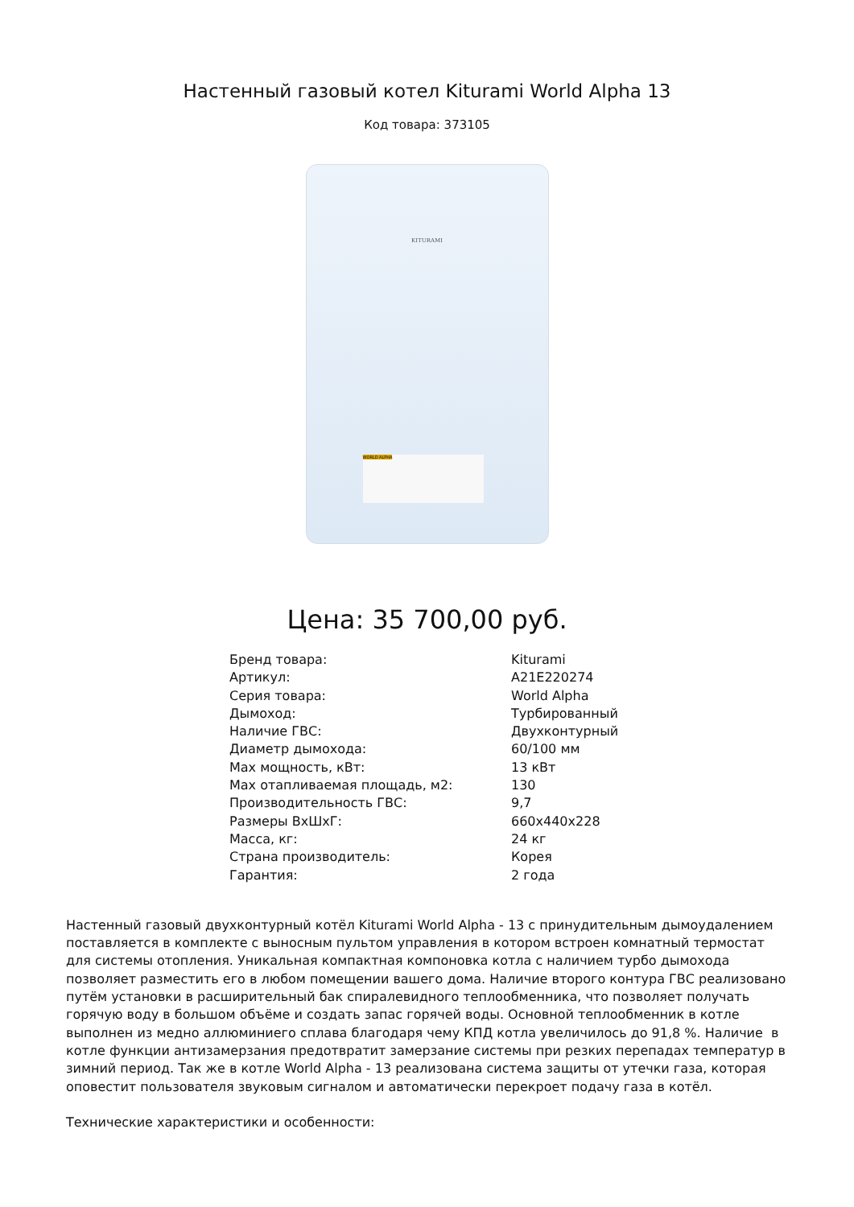Настенный газовый котел Kiturami World Alpha 13
Код товара: 373105
KITURAMI
WORLD ALPHA
Цена: 35 700,00 руб.
| Бренд товара: | Kiturami |
| Артикул: | A21E220274 |
| Серия товара: | World Alpha |
| Дымоход: | Турбированный |
| Наличие ГВС: | Двухконтурный |
| Диаметр дымохода: | 60/100 мм |
| Max мощность, кВт: | 13 кВт |
| Max отапливаемая площадь, м2: | 130 |
| Производительность ГВС: | 9,7 |
| Размеры ВхШхГ: | 660x440x228 |
| Масса, кг: | 24 кг |
| Страна производитель: | Корея |
| Гарантия: | 2 года |
Настенный газовый двухконтурный котёл Kiturami World Alpha - 13 с принудительным дымоудалением поставляется в комплекте с выносным пультом управления в котором встроен комнатный термостат для системы отопления. Уникальная компактная компоновка котла с наличием турбо дымохода позволяет разместить его в любом помещении вашего дома. Наличие второго контура ГВС реализовано путём установки в расширительный бак спиралевидного теплообменника, что позволяет получать горячую воду в большом объёме и создать запас горячей воды. Основной теплообменник в котле выполнен из медно аллюминиего сплава благодаря чему КПД котла увеличилось до 91,8 %. Наличие в котле функции антизамерзания предотвратит замерзание системы при резких перепадах температур в зимний период. Так же в котле World Alpha - 13 реализована система защиты от утечки газа, которая оповестит пользователя звуковым сигналом и автоматически перекроет подачу газа в котёл.
Технические характеристики и особенности: